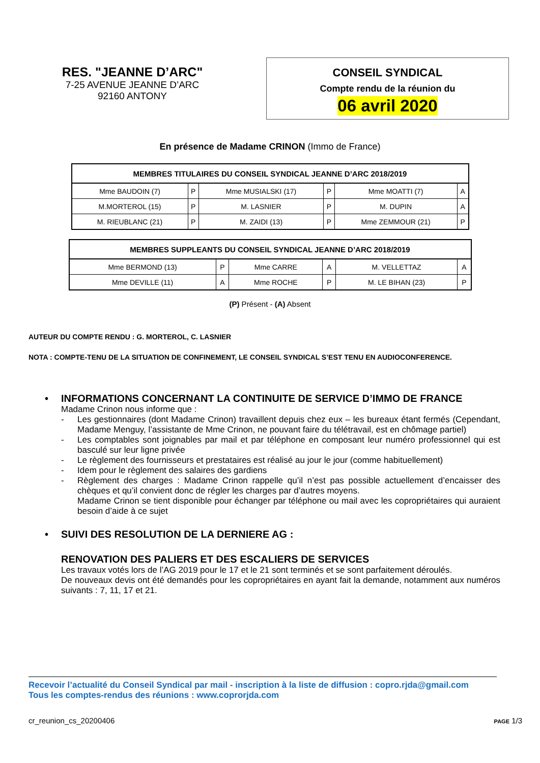RES. "JEANNE D’ARC"
7-25 AVENUE JEANNE D’ARC
92160 ANTONY
CONSEIL SYNDICAL
Compte rendu de la réunion du
06 avril 2020
En présence de Madame CRINON (Immo de France)
| MEMBRES TITULAIRES DU CONSEIL SYNDICAL JEANNE D’ARC 2018/2019 | | | | | |
| --- | --- | --- | --- | --- | --- |
| Mme BAUDOIN (7) | P | Mme MUSIALSKI (17) | P | Mme MOATTI (7) | A |
| M.MORTEROL (15) | P | M. LASNIER | P | M. DUPIN | A |
| M. RIEUBLANC (21) | P | M. ZAIDI (13) | P | Mme ZEMMOUR (21) | P |
| MEMBRES SUPPLEANTS DU CONSEIL SYNDICAL JEANNE D’ARC 2018/2019 | | | | | |
| --- | --- | --- | --- | --- | --- |
| Mme BERMOND (13) | P | Mme CARRE | A | M. VELLETTAZ | A |
| Mme DEVILLE (11) | A | Mme ROCHE | P | M. LE BIHAN (23) | P |
(P) Présent - (A) Absent
AUTEUR DU COMPTE RENDU : G. MORTEROL, C. LASNIER
NOTA : COMPTE-TENU DE LA SITUATION DE CONFINEMENT, LE CONSEIL SYNDICAL S’EST TENU EN AUDIOCONFERENCE.
• INFORMATIONS CONCERNANT LA CONTINUITE DE SERVICE D’IMMO DE FRANCE
Madame Crinon nous informe que :
- Les gestionnaires (dont Madame Crinon) travaillent depuis chez eux – les bureaux étant fermés (Cependant, Madame Menguy, l’assistante de Mme Crinon, ne pouvant faire du télétravail, est en chômage partiel)
- Les comptables sont joignables par mail et par téléphone en composant leur numéro professionnel qui est basculé sur leur ligne privée
- Le règlement des fournisseurs et prestataires est réalisé au jour le jour (comme habituellement)
- Idem pour le règlement des salaires des gardiens
- Règlement des charges : Madame Crinon rappelle qu’il n’est pas possible actuellement d’encaisser des chèques et qu’il convient donc de régler les charges par d’autres moyens.
Madame Crinon se tient disponible pour échanger par téléphone ou mail avec les copropriétaires qui auraient besoin d’aide à ce sujet
• SUIVI DES RESOLUTION DE LA DERNIERE AG :
RENOVATION DES PALIERS ET DES ESCALIERS DE SERVICES
Les travaux votés lors de l’AG 2019 pour le 17 et le 21 sont terminés et se sont parfaitement déroulés.
De nouveaux devis ont été demandés pour les copropriétaires en ayant fait la demande, notamment aux numéros suivants : 7, 11, 17 et 21.
Recevoir l’actualité du Conseil Syndical par mail - inscription à la liste de diffusion : copro.rjda@gmail.com
Tous les comptes-rendus des réunions : www.coprorjda.com
cr_reunion_cs_20200406 PAGE 1/3